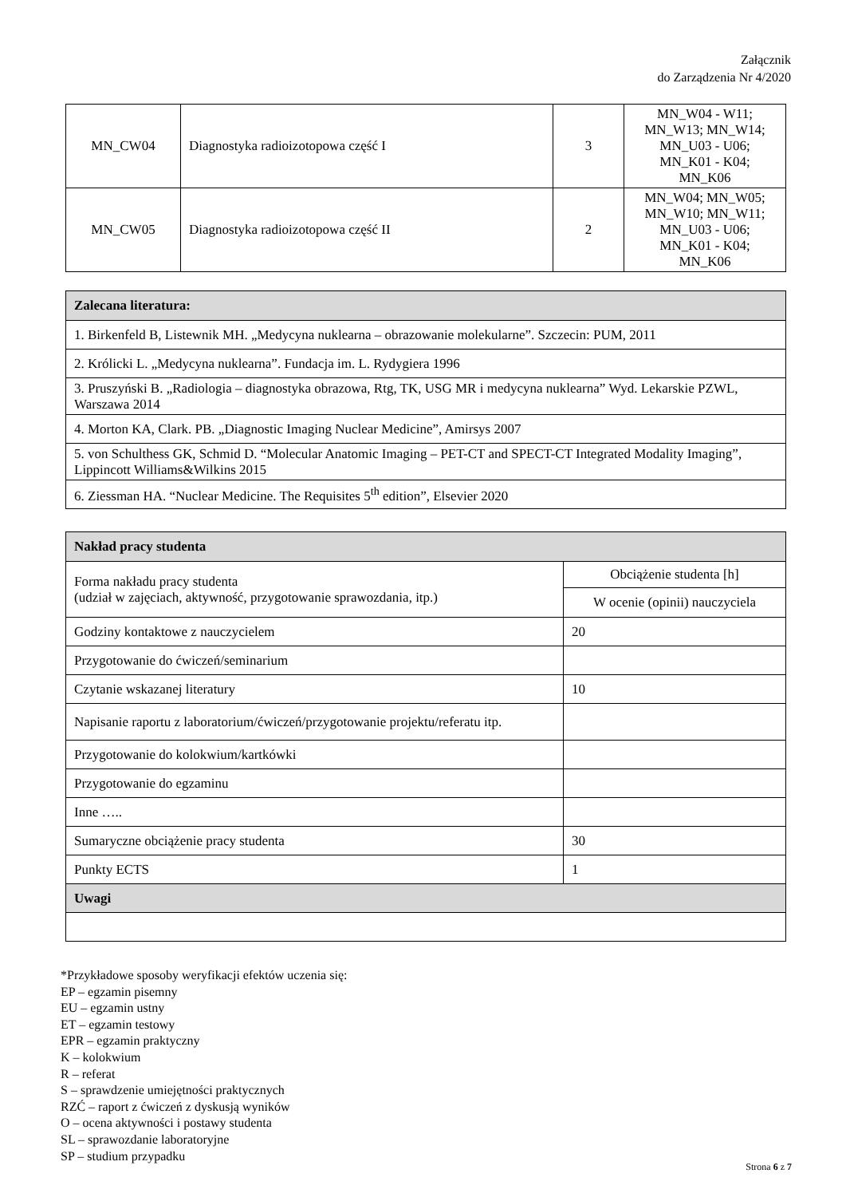Załącznik
do Zarządzenia Nr 4/2020
| MN_CW04 | Diagnostyka radioizotopowa część I | 3 | MN_W04 - W11; MN_W13; MN_W14; MN_U03 - U06; MN_K01 - K04; MN_K06 |
| MN_CW05 | Diagnostyka radioizotopowa część II | 2 | MN_W04; MN_W05; MN_W10; MN_W11; MN_U03 - U06; MN_K01 - K04; MN_K06 |
| Zalecana literatura: |
| 1. Birkenfeld B, Listewnik MH. „Medycyna nuklearna – obrazowanie molekularne”. Szczecin: PUM, 2011 |
| 2. Królicki L. „Medycyna nuklearna”. Fundacja im. L. Rydygiera 1996 |
| 3. Pruszyński B. „Radiologia – diagnostyka obrazowa, Rtg, TK, USG MR i medycyna nuklearna” Wyd. Lekarskie PZWL, Warszawa 2014 |
| 4. Morton KA, Clark. PB. „Diagnostic Imaging Nuclear Medicine”, Amirsys 2007 |
| 5. von Schulthess GK, Schmid D. “Molecular Anatomic Imaging – PET-CT and SPECT-CT Integrated Modality Imaging”, Lippincott Williams&Wilkins 2015 |
| 6. Ziessman HA. “Nuclear Medicine. The Requisites 5<sup>th</sup> edition”, Elsevier 2020 |
| Nakład pracy studenta | |
| Forma nakładu pracy studenta (udział w zajęciach, aktywność, przygotowanie sprawozdania, itp.) | Obciążenie studenta [h] |
| | W ocenie (opinii) nauczyciela |
| Godziny kontaktowe z nauczycielem | 20 |
| Przygotowanie do ćwiczeń/seminarium | |
| Czytanie wskazanej literatury | 10 |
| Napisanie raportu z laboratorium/ćwiczeń/przygotowanie projektu/referatu itp. | |
| Przygotowanie do kolokwium/kartkówki | |
| Przygotowanie do egzaminu | |
| Inne ….. | |
| Sumaryczne obciążenie pracy studenta | 30 |
| Punkty ECTS | 1 |
| Uwagi | |
*Przykładowe sposoby weryfikacji efektów uczenia się:
EP – egzamin pisemny
EU – egzamin ustny
ET – egzamin testowy
EPR – egzamin praktyczny
K – kolokwium
R – referat
S – sprawdzenie umiejętności praktycznych
RZĆ – raport z ćwiczeń z dyskusją wyników
O – ocena aktywności i postawy studenta
SL – sprawozdanie laboratoryjne
SP – studium przypadku
Strona 6 z 7